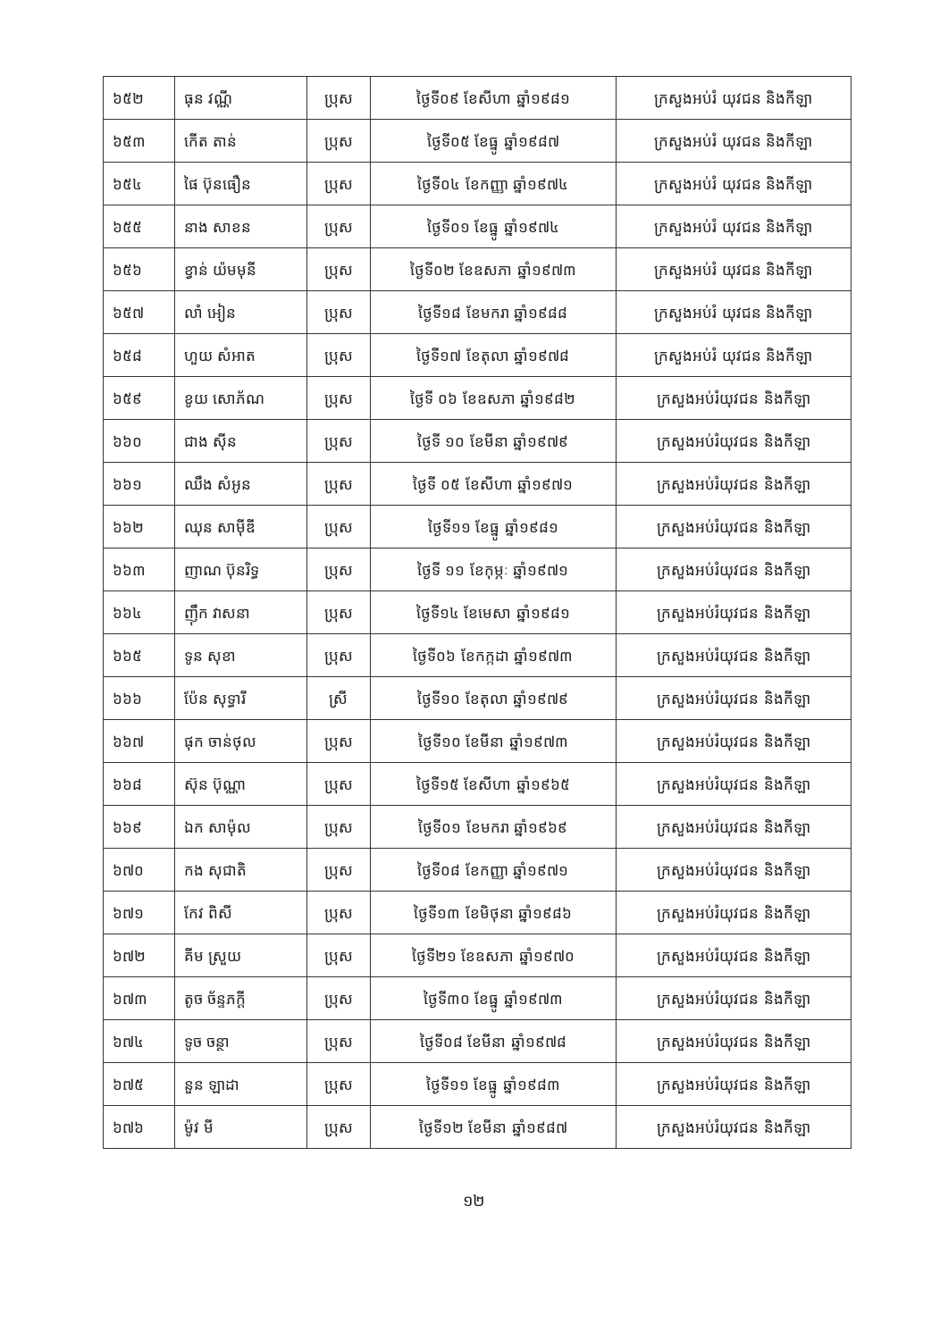| ៦៥២ | ធុន វណ្ណី | ប្រុស | ថ្ងៃទី០៩ ខែសីហា ឆ្នាំ១៩៨១ | ក្រសួងអប់រំ យុវជន និងកីឡា |
| ៦៥៣ | កើត តាន់ | ប្រុស | ថ្ងៃទី០៥ ខែធ្នូ ឆ្នាំ១៩៨៧ | ក្រសួងអប់រំ យុវជន និងកីឡា |
| ៦៥៤ | ផៃ ប៊ុនធឿន | ប្រុស | ថ្ងៃទី០៤ ខែកញ្ញា ឆ្នាំ១៩៧៤ | ក្រសួងអប់រំ យុវជន និងកីឡា |
| ៦៥៥ | នាង សាខន | ប្រុស | ថ្ងៃទី០១ ខែធ្នូ ឆ្នាំ១៩៧៤ | ក្រសួងអប់រំ យុវជន និងកីឡា |
| ៦៥៦ | ខ្វាន់ យ៉មមុនី | ប្រុស | ថ្ងៃទី០២ ខែឧសភា ឆ្នាំ១៩៧៣ | ក្រសួងអប់រំ យុវជន និងកីឡា |
| ៦៥៧ | លាំ អៀន | ប្រុស | ថ្ងៃទី១៨ ខែមករា ឆ្នាំ១៩៨៨ | ក្រសួងអប់រំ យុវជន និងកីឡា |
| ៦៥៨ | ហួយ សំអាត | ប្រុស | ថ្ងៃទី១៧ ខែតុលា ឆ្នាំ១៩៧៨ | ក្រសួងអប់រំ យុវជន និងកីឡា |
| ៦៥៩ | ខូយ សោភ័ណ | ប្រុស | ថ្ងៃទី ០៦ ខែឧសភា ឆ្នាំ១៩៨២ | ក្រសួងអប់រំយុវជន និងកីឡា |
| ៦៦០ | ជាង ស៊ីន | ប្រុស | ថ្ងៃទី ១០ ខែមីនា ឆ្នាំ១៩៧៩ | ក្រសួងអប់រំយុវជន និងកីឡា |
| ៦៦១ | ឈឹង សំអូន | ប្រុស | ថ្ងៃទី ០៥ ខែសីហា ឆ្នាំ១៩៧១ | ក្រសួងអប់រំយុវជន និងកីឡា |
| ៦៦២ | ឈុន សាម៉ីឌី | ប្រុស | ថ្ងៃទី១១ ខែធ្នូ ឆ្នាំ១៩៨១ | ក្រសួងអប់រំយុវជន និងកីឡា |
| ៦៦៣ | ញាណ ប៊ុនរិទ្ធ | ប្រុស | ថ្ងៃទី ១១ ខែកុម្ភៈ ឆ្នាំ១៩៧១ | ក្រសួងអប់រំយុវជន និងកីឡា |
| ៦៦៤ | ញ៉ឹក វាសនា | ប្រុស | ថ្ងៃទី១៤ ខែមេសា ឆ្នាំ១៩៨១ | ក្រសួងអប់រំយុវជន និងកីឡា |
| ៦៦៥ | ទូន សុខា | ប្រុស | ថ្ងៃទី០៦ ខែកក្កដា ឆ្នាំ១៩៧៣ | ក្រសួងអប់រំយុវជន និងកីឡា |
| ៦៦៦ | ប៉ែន សុទ្ធារី | ស្រី | ថ្ងៃទី១០ ខែតុលា ឆ្នាំ១៩៧៩ | ក្រសួងអប់រំយុវជន និងកីឡា |
| ៦៦៧ | ផុក ចាន់ថុល | ប្រុស | ថ្ងៃទី១០ ខែមីនា ឆ្នាំ១៩៧៣ | ក្រសួងអប់រំយុវជន និងកីឡា |
| ៦៦៨ | ស៊ុន ប៊ុណ្ណា | ប្រុស | ថ្ងៃទី១៥ ខែសីហា ឆ្នាំ១៩៦៥ | ក្រសួងអប់រំយុវជន និងកីឡា |
| ៦៦៩ | ឯក សាម៉ុល | ប្រុស | ថ្ងៃទី០១ ខែមករា ឆ្នាំ១៩៦៩ | ក្រសួងអប់រំយុវជន និងកីឡា |
| ៦៧០ | កង សុជាតិ | ប្រុស | ថ្ងៃទី០៨ ខែកញ្ញា ឆ្នាំ១៩៧១ | ក្រសួងអប់រំយុវជន និងកីឡា |
| ៦៧១ | កែវ ពិសី | ប្រុស | ថ្ងៃទី១៣ ខែមិថុនា ឆ្នាំ១៩៨៦ | ក្រសួងអប់រំយុវជន និងកីឡា |
| ៦៧២ | គីម ស្រួយ | ប្រុស | ថ្ងៃទី២១ ខែឧសភា ឆ្នាំ១៩៧០ | ក្រសួងអប់រំយុវជន និងកីឡា |
| ៦៧៣ | តូច ច័ន្ទភក្តី | ប្រុស | ថ្ងៃទី៣០ ខែធ្នូ ឆ្នាំ១៩៧៣ | ក្រសួងអប់រំយុវជន និងកីឡា |
| ៦៧៤ | ទូច ចន្ថា | ប្រុស | ថ្ងៃទី០៨ ខែមីនា ឆ្នាំ១៩៧៨ | ក្រសួងអប់រំយុវជន និងកីឡា |
| ៦៧៥ | នួន ឡាដា | ប្រុស | ថ្ងៃទី១១ ខែធ្នូ ឆ្នាំ១៩៨៣ | ក្រសួងអប់រំយុវជន និងកីឡា |
| ៦៧៦ | ម៉ូវ មី | ប្រុស | ថ្ងៃទី១២ ខែមីនា ឆ្នាំ១៩៨៧ | ក្រសួងអប់រំយុវជន និងកីឡា |
១២